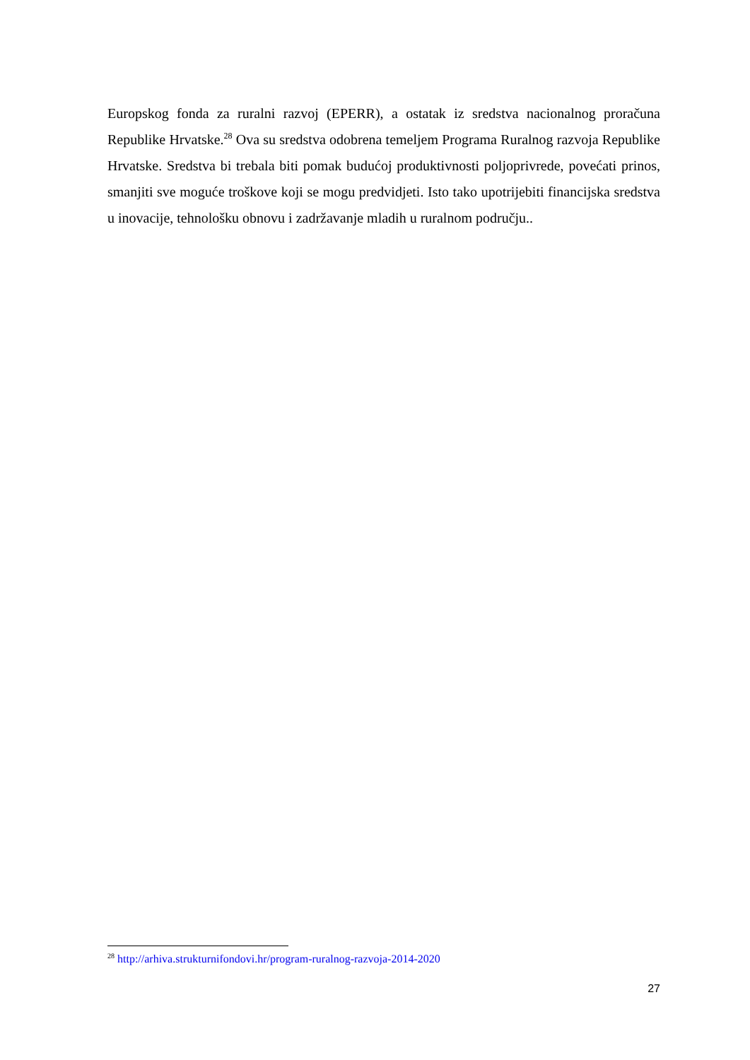Europskog fonda za ruralni razvoj (EPERR), a ostatak iz sredstva nacionalnog proračuna Republike Hrvatske.<sup>28</sup> Ova su sredstva odobrena temeljem Programa Ruralnog razvoja Republike Hrvatske. Sredstva bi trebala biti pomak budućoj produktivnosti poljoprivrede, povećati prinos, smanjiti sve moguće troškove koji se mogu predvidjeti. Isto tako upotrijebiti financijska sredstva u inovacije, tehnološku obnovu i zadržavanje mladih u ruralnom području..
<sup>28</sup> http://arhiva.strukturnifondovi.hr/program-ruralnog-razvoja-2014-2020
27